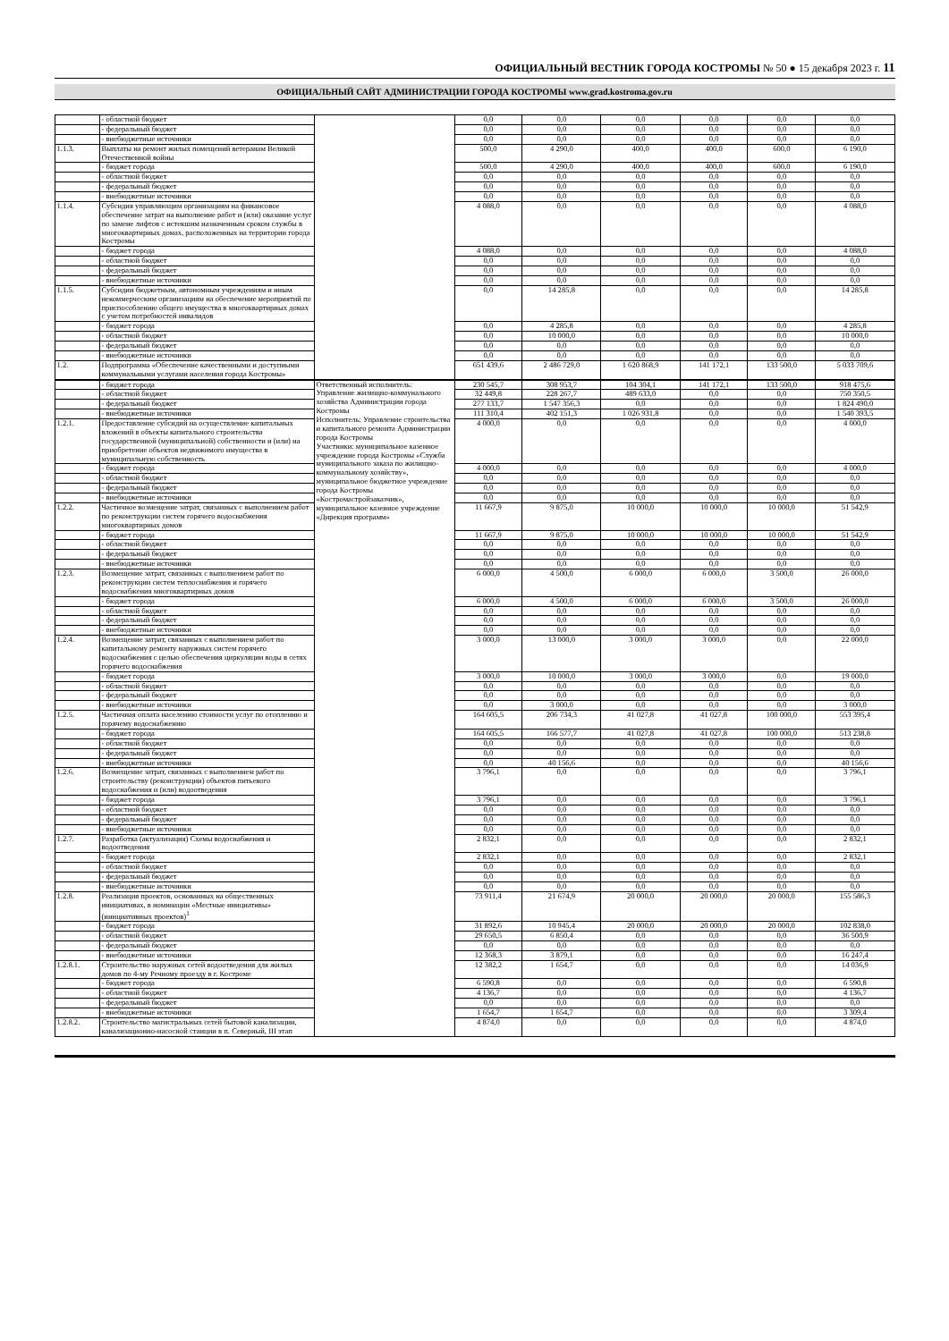ОФИЦИАЛЬНЫЙ ВЕСТНИК ГОРОДА КОСТРОМЫ № 50 ● 15 декабря 2023 г. 11
ОФИЦИАЛЬНЫЙ САЙТ АДМИНИСТРАЦИИ ГОРОДА КОСТРОМЫ www.grad.kostroma.gov.ru
| | - областной бюджет | | 0,0 | 0,0 | 0,0 | 0,0 | 0,0 | 0,0 |
| | - федеральный бюджет | | 0,0 | 0,0 | 0,0 | 0,0 | 0,0 | 0,0 |
| | - внебюджетные источники | | 0,0 | 0,0 | 0,0 | 0,0 | 0,0 | 0,0 |
| 1.1.3. | Выплаты на ремонт жилых помещений ветеранам Великой Отечественной войны | | 500,0 | 4 290,0 | 400,0 | 400,0 | 600,0 | 6 190,0 |
| | - бюджет города | | 500,0 | 4 290,0 | 400,0 | 400,0 | 600,0 | 6 190,0 |
| | - областной бюджет | | 0,0 | 0,0 | 0,0 | 0,0 | 0,0 | 0,0 |
| | - федеральный бюджет | | 0,0 | 0,0 | 0,0 | 0,0 | 0,0 | 0,0 |
| | - внебюджетные источники | | 0,0 | 0,0 | 0,0 | 0,0 | 0,0 | 0,0 |
| 1.1.4. | Субсидия управляющим организациям на финансовое обеспечение затрат на выполнение работ и (или) оказание услуг по замене лифтов с истекшим назначенным сроком службы в многоквартирных домах, расположенных на территории города Костромы | | 4 088,0 | 0,0 | 0,0 | 0,0 | 0,0 | 4 088,0 |
| | - бюджет города | | 4 088,0 | 0,0 | 0,0 | 0,0 | 0,0 | 4 088,0 |
| | - областной бюджет | | 0,0 | 0,0 | 0,0 | 0,0 | 0,0 | 0,0 |
| | - федеральный бюджет | | 0,0 | 0,0 | 0,0 | 0,0 | 0,0 | 0,0 |
| | - внебюджетные источники | | 0,0 | 0,0 | 0,0 | 0,0 | 0,0 | 0,0 |
| 1.1.5. | Субсидии бюджетным, автономным учреждениям и иным некоммерческим организациям на обеспечение мероприятий по приспособлению общего имущества в многоквартирных домах с учетом потребностей инвалидов | | 0,0 | 14 285,8 | 0,0 | 0,0 | 0,0 | 14 285,8 |
| | - бюджет города | | 0,0 | 4 285,8 | 0,0 | 0,0 | 0,0 | 4 285,8 |
| | - областной бюджет | | 0,0 | 10 000,0 | 0,0 | 0,0 | 0,0 | 10 000,0 |
| | - федеральный бюджет | | 0,0 | 0,0 | 0,0 | 0,0 | 0,0 | 0,0 |
| | - внебюджетные источники | | 0,0 | 0,0 | 0,0 | 0,0 | 0,0 | 0,0 |
| 1.2. | Подпрограмма «Обеспечение качественными и доступными коммунальными услугами населения города Костромы» | | 651 439,6 | 2 486 729,0 | 1 620 868,9 | 141 172,1 | 133 500,0 | 5 033 709,6 |
| | - бюджет города | Ответственный исполнитель: Управление жилищно-коммунального хозяйства Администрации города Костромы Исполнитель: Управление строительства и капитального ремонта Администрации города Костромы Участники: муниципальное казенное учреждение города Костромы «Служба муниципального заказа по жилищно-коммунальному хозяйству», муниципальное бюджетное учреждение города Костромы «Костромастройзаказчик», муниципальное казенное учреждение «Дирекция программ» | 230 545,7 | 308 953,7 | 104 304,1 | 141 172,1 | 133 500,0 | 918 475,6 |
| | - областной бюджет | | 32 449,8 | 228 267,7 | 489 633,0 | 0,0 | 0,0 | 750 350,5 |
| | - федеральный бюджет | | 277 133,7 | 1 547 356,3 | 0,0 | 0,0 | 0,0 | 1 824 490,0 |
| | - внебюджетные источники | | 111 310,4 | 402 151,3 | 1 026 931,8 | 0,0 | 0,0 | 1 540 393,5 |
| 1.2.1. | Предоставление субсидий на осуществление капитальных вложений в объекты капитального строительства государственной (муниципальной) собственности и (или) на приобретение объектов недвижимого имущества в муниципальную собственность | | 4 000,0 | 0,0 | 0,0 | 0,0 | 0,0 | 4 000,0 |
| | - бюджет города | | 4 000,0 | 0,0 | 0,0 | 0,0 | 0,0 | 4 000,0 |
| | - областной бюджет | | 0,0 | 0,0 | 0,0 | 0,0 | 0,0 | 0,0 |
| | - федеральный бюджет | | 0,0 | 0,0 | 0,0 | 0,0 | 0,0 | 0,0 |
| | - внебюджетные источники | | 0,0 | 0,0 | 0,0 | 0,0 | 0,0 | 0,0 |
| 1.2.2. | Частичное возмещение затрат, связанных с выполнением работ по реконструкции систем горячего водоснабжения многоквартирных домов | | 11 667,9 | 9 875,0 | 10 000,0 | 10 000,0 | 10 000,0 | 51 542,9 |
| | - бюджет города | | 11 667,9 | 9 875,0 | 10 000,0 | 10 000,0 | 10 000,0 | 51 542,9 |
| | - областной бюджет | | 0,0 | 0,0 | 0,0 | 0,0 | 0,0 | 0,0 |
| | - федеральный бюджет | | 0,0 | 0,0 | 0,0 | 0,0 | 0,0 | 0,0 |
| | - внебюджетные источники | | 0,0 | 0,0 | 0,0 | 0,0 | 0,0 | 0,0 |
| 1.2.3. | Возмещение затрат, связанных с выполнением работ по реконструкции систем теплоснабжения и горячего водоснабжения многоквартирных домов | | 6 000,0 | 4 500,0 | 6 000,0 | 6 000,0 | 3 500,0 | 26 000,0 |
| | - бюджет города | | 6 000,0 | 4 500,0 | 6 000,0 | 6 000,0 | 3 500,0 | 26 000,0 |
| | - областной бюджет | | 0,0 | 0,0 | 0,0 | 0,0 | 0,0 | 0,0 |
| | - федеральный бюджет | | 0,0 | 0,0 | 0,0 | 0,0 | 0,0 | 0,0 |
| | - внебюджетные источники | | 0,0 | 0,0 | 0,0 | 0,0 | 0,0 | 0,0 |
| 1.2.4. | Возмещение затрат, связанных с выполнением работ по капитальному ремонту наружных систем горячего водоснабжения с целью обеспечения циркуляции воды в сетях горячего водоснабжения | | 3 000,0 | 13 000,0 | 3 000,0 | 3 000,0 | 0,0 | 22 000,0 |
| | - бюджет города | | 3 000,0 | 10 000,0 | 3 000,0 | 3 000,0 | 0,0 | 19 000,0 |
| | - областной бюджет | | 0,0 | 0,0 | 0,0 | 0,0 | 0,0 | 0,0 |
| | - федеральный бюджет | | 0,0 | 0,0 | 0,0 | 0,0 | 0,0 | 0,0 |
| | - внебюджетные источники | | 0,0 | 3 000,0 | 0,0 | 0,0 | 0,0 | 3 000,0 |
| 1.2.5. | Частичная оплата населению стоимости услуг по отоплению и горячему водоснабжению | | 164 605,5 | 206 734,3 | 41 027,8 | 41 027,8 | 100 000,0 | 553 395,4 |
| | - бюджет города | | 164 605,5 | 166 577,7 | 41 027,8 | 41 027,8 | 100 000,0 | 513 238,8 |
| | - областной бюджет | | 0,0 | 0,0 | 0,0 | 0,0 | 0,0 | 0,0 |
| | - федеральный бюджет | | 0,0 | 0,0 | 0,0 | 0,0 | 0,0 | 0,0 |
| | - внебюджетные источники | | 0,0 | 40 156,6 | 0,0 | 0,0 | 0,0 | 40 156,6 |
| 1.2.6. | Возмещение затрат, связанных с выполнением работ по строительству (реконструкции) объектов питьевого водоснабжения и (или) водоотведения | | 3 796,1 | 0,0 | 0,0 | 0,0 | 0,0 | 3 796,1 |
| | - бюджет города | | 3 796,1 | 0,0 | 0,0 | 0,0 | 0,0 | 3 796,1 |
| | - областной бюджет | | 0,0 | 0,0 | 0,0 | 0,0 | 0,0 | 0,0 |
| | - федеральный бюджет | | 0,0 | 0,0 | 0,0 | 0,0 | 0,0 | 0,0 |
| | - внебюджетные источники | | 0,0 | 0,0 | 0,0 | 0,0 | 0,0 | 0,0 |
| 1.2.7. | Разработка (актуализация) Схемы водоснабжения и водоотведения | | 2 832,1 | 0,0 | 0,0 | 0,0 | 0,0 | 2 832,1 |
| | - бюджет города | | 2 832,1 | 0,0 | 0,0 | 0,0 | 0,0 | 2 832,1 |
| | - областной бюджет | | 0,0 | 0,0 | 0,0 | 0,0 | 0,0 | 0,0 |
| | - федеральный бюджет | | 0,0 | 0,0 | 0,0 | 0,0 | 0,0 | 0,0 |
| | - внебюджетные источники | | 0,0 | 0,0 | 0,0 | 0,0 | 0,0 | 0,0 |
| 1.2.8. | Реализация проектов, основанных на общественных инициативах, в номинации «Местные инициативы» (инициативных проектов)<sup>1</sup> | | 73 911,4 | 21 674,9 | 20 000,0 | 20 000,0 | 20 000,0 | 155 586,3 |
| | - бюджет города | | 31 892,6 | 10 945,4 | 20 000,0 | 20 000,0 | 20 000,0 | 102 838,0 |
| | - областной бюджет | | 29 650,5 | 6 850,4 | 0,0 | 0,0 | 0,0 | 36 500,9 |
| | - федеральный бюджет | | 0,0 | 0,0 | 0,0 | 0,0 | 0,0 | 0,0 |
| | - внебюджетные источники | | 12 368,3 | 3 879,1 | 0,0 | 0,0 | 0,0 | 16 247,4 |
| 1.2.8.1. | Строительство наружных сетей водоотведения для жилых домов по 4-му Речному проезду в г. Костроме | | 12 382,2 | 1 654,7 | 0,0 | 0,0 | 0,0 | 14 036,9 |
| | - бюджет города | | 6 590,8 | 0,0 | 0,0 | 0,0 | 0,0 | 6 590,8 |
| | - областной бюджет | | 4 136,7 | 0,0 | 0,0 | 0,0 | 0,0 | 4 136,7 |
| | - федеральный бюджет | | 0,0 | 0,0 | 0,0 | 0,0 | 0,0 | 0,0 |
| | - внебюджетные источники | | 1 654,7 | 1 654,7 | 0,0 | 0,0 | 0,0 | 3 309,4 |
| 1.2.8.2. | Строительство магистральных сетей бытовой канализации, канализационно-насосной станции в п. Северный, III этап | | 4 874,0 | 0,0 | 0,0 | 0,0 | 0,0 | 4 874,0 |